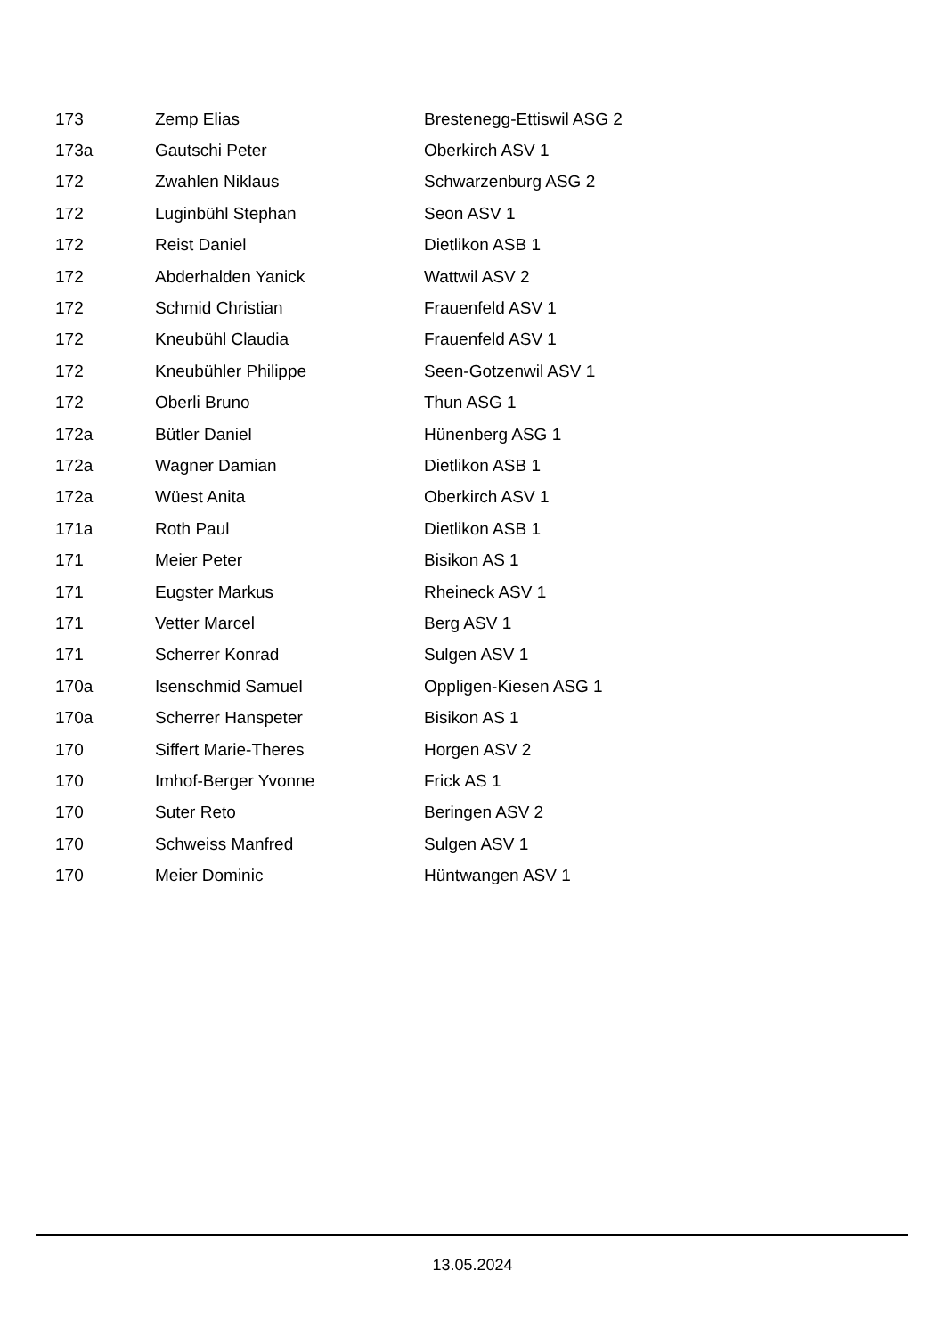| 173 | Zemp Elias | Brestenegg-Ettiswil ASG 2 |
| 173a | Gautschi Peter | Oberkirch ASV 1 |
| 172 | Zwahlen Niklaus | Schwarzenburg ASG 2 |
| 172 | Luginbühl Stephan | Seon ASV 1 |
| 172 | Reist Daniel | Dietlikon ASB 1 |
| 172 | Abderhalden Yanick | Wattwil ASV 2 |
| 172 | Schmid Christian | Frauenfeld ASV 1 |
| 172 | Kneubühl Claudia | Frauenfeld ASV 1 |
| 172 | Kneubühler Philippe | Seen-Gotzenwil ASV 1 |
| 172 | Oberli Bruno | Thun ASG 1 |
| 172a | Bütler Daniel | Hünenberg ASG 1 |
| 172a | Wagner Damian | Dietlikon ASB 1 |
| 172a | Wüest Anita | Oberkirch ASV 1 |
| 171a | Roth Paul | Dietlikon ASB 1 |
| 171 | Meier Peter | Bisikon AS 1 |
| 171 | Eugster Markus | Rheineck ASV 1 |
| 171 | Vetter Marcel | Berg ASV 1 |
| 171 | Scherrer Konrad | Sulgen ASV 1 |
| 170a | Isenschmid Samuel | Oppligen-Kiesen ASG 1 |
| 170a | Scherrer Hanspeter | Bisikon AS 1 |
| 170 | Siffert Marie-Theres | Horgen ASV 2 |
| 170 | Imhof-Berger Yvonne | Frick AS 1 |
| 170 | Suter Reto | Beringen ASV 2 |
| 170 | Schweiss Manfred | Sulgen ASV 1 |
| 170 | Meier Dominic | Hüntwangen ASV 1 |
13.05.2024